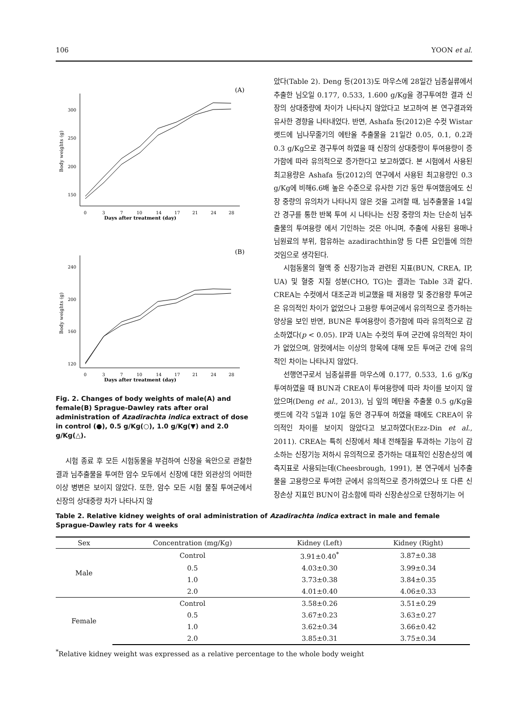106 YOON et al.
(A)
300
250
200
150
Body weights (g)
0
3
7
10
14
17
21
24
28
Days after treatment (day)
(B)
240
200
160
120
Body weights (g)
0
3
7
10
14
17
21
24
28
Days after treatment (day)
Fig. 2. Changes of body weights of male(A) and female(B) Sprague-Dawley rats after oral administration of Azadirachta indica extract of dose in control (●), 0.5 g/Kg(○), 1.0 g/Kg(▼) and 2.0 g/Kg(△).
시험 종료 후 모든 시험동물을 부검하여 신장을 육안으로 관찰한 결과 님추출물을 투여한 암수 모두에서 신장에 대한 외관상의 어떠한 이상 병변은 보이지 않았다. 또한, 암수 모든 시험 물질 투여군에서 신장의 상대중량 차가 나타나지 않
았다(Table 2). Deng 등(2013)도 마우스에 28일간 님종실류에서 추출한 님오일 0.177, 0.533, 1.600 g/Kg을 경구투여한 결과 신장의 상대중량에 차이가 나타나지 않았다고 보고하여 본 연구결과와 유사한 경향을 나타내었다. 반면, Ashafa 등(2012)은 수컷 Wistar 랫드에 님나무줄기의 에탄올 추출물을 21일간 0.05, 0.1, 0.2과 0.3 g/Kg으로 경구투여 하였을 때 신장의 상대중량이 투여용량이 증가함에 따라 유의적으로 증가한다고 보고하였다. 본 시험에서 사용된 최고용량은 Ashafa 등(2012)의 연구에서 사용된 최고용량인 0.3 g/Kg에 비해6.6배 높은 수준으로 유사한 기간 동안 투여했음에도 신장 중량의 유의차가 나타나지 않은 것을 고려할 때, 님추출물을 14일간 경구를 통한 반복 투여 시 나타나는 신장 중량의 차는 단순히 님추출물의 투여용량 에서 기인하는 것은 아니며, 추출에 사용된 용매나 님원료의 부위, 함유하는 azadirachthin양 등 다른 요인들에 의한 것임으로 생각된다.
시험동물의 혈액 중 신장기능과 관련된 지표(BUN, CREA, IP, UA) 및 혈중 지질 성분(CHO, TG)는 결과는 Table 3과 같다. CREA는 수컷에서 대조군과 비교했을 때 저용량 및 중간용량 투여군은 유의적인 차이가 없었으나 고용량 투여군에서 유의적으로 증가하는 양상을 보인 반면, BUN은 투여용량이 증가함에 따라 유의적으로 감소하였다(p < 0.05). IP과 UA는 수컷의 투여 군간에 유의적인 차이가 없었으며, 암컷에서는 이상의 항목에 대해 모든 투여군 간에 유의적인 차이는 나타나지 않았다.
선행연구로서 님종실류를 마우스에 0.177, 0.533, 1.6 g/Kg 투여하였을 때 BUN과 CREA이 투여용량에 따라 차이를 보이지 않았으며(Deng et al., 2013), 님 잎의 메탄올 추출물 0.5 g/Kg을 랫드에 각각 5일과 10일 동안 경구투여 하였을 때에도 CREA이 유의적인 차이를 보이지 않았다고 보고하였다(Ezz-Din et al., 2011). CREA는 특히 신장에서 체내 전해질을 투과하는 기능이 감소하는 신장기능 저하시 유의적으로 증가하는 대표적인 신장손상의 예측지표로 사용되는데(Cheesbrough, 1991), 본 연구에서 님추출물을 고용량으로 투여한 군에서 유의적으로 증가하였으나 또 다른 신장손상 지표인 BUN이 감소함에 따라 신장손상으로 단정하기는 어
Table 2. Relative kidney weights of oral administration of Azadirachta indica extract in male and female Sprague-Dawley rats for 4 weeks
| Sex | Concentration (mg/Kg) | Kidney (Left) | Kidney (Right) |
| --- | --- | --- | --- |
| Male | Control | 3.91±0.40<sup>*</sup> | 3.87±0.38 |
| | 0.5 | 4.03±0.30 | 3.99±0.34 |
| | 1.0 | 3.73±0.38 | 3.84±0.35 |
| | 2.0 | 4.01±0.40 | 4.06±0.33 |
| Female | Control | 3.58±0.26 | 3.51±0.29 |
| | 0.5 | 3.67±0.23 | 3.63±0.27 |
| | 1.0 | 3.62±0.34 | 3.66±0.42 |
| | 2.0 | 3.85±0.31 | 3.75±0.34 |
<sup>*</sup> Relative kidney weight was expressed as a relative percentage to the whole body weight